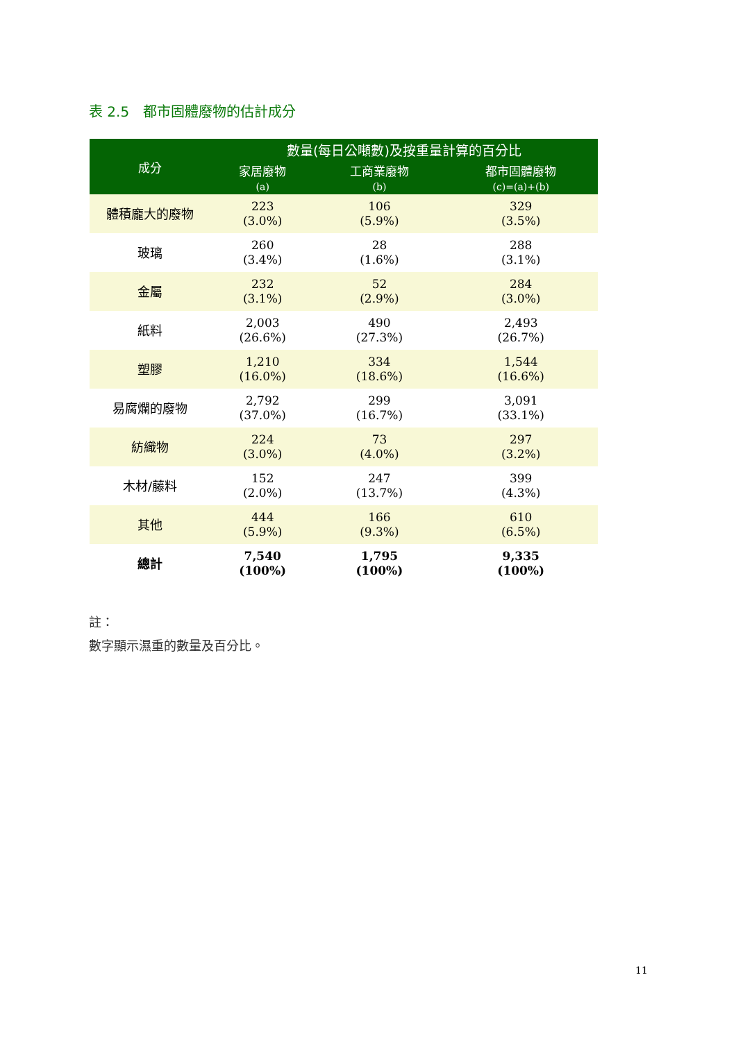表 2.5　都市固體廢物的估計成分
| 成分 | 數量(每日公噸數)及按重量計算的百分比 | | |
| --- | --- | --- | --- |
| | 家居廢物 (a) | 工商業廢物 (b) | 都市固體廢物 (c)=(a)+(b) |
| 體積龐大的廢物 | 223 (3.0%) | 106 (5.9%) | 329 (3.5%) |
| 玻璃 | 260 (3.4%) | 28 (1.6%) | 288 (3.1%) |
| 金屬 | 232 (3.1%) | 52 (2.9%) | 284 (3.0%) |
| 紙料 | 2,003 (26.6%) | 490 (27.3%) | 2,493 (26.7%) |
| 塑膠 | 1,210 (16.0%) | 334 (18.6%) | 1,544 (16.6%) |
| 易腐爛的廢物 | 2,792 (37.0%) | 299 (16.7%) | 3,091 (33.1%) |
| 紡織物 | 224 (3.0%) | 73 (4.0%) | 297 (3.2%) |
| 木材/藤料 | 152 (2.0%) | 247 (13.7%) | 399 (4.3%) |
| 其他 | 444 (5.9%) | 166 (9.3%) | 610 (6.5%) |
| 總計 | 7,540 (100%) | 1,795 (100%) | 9,335 (100%) |
註：
數字顯示濕重的數量及百分比。
11